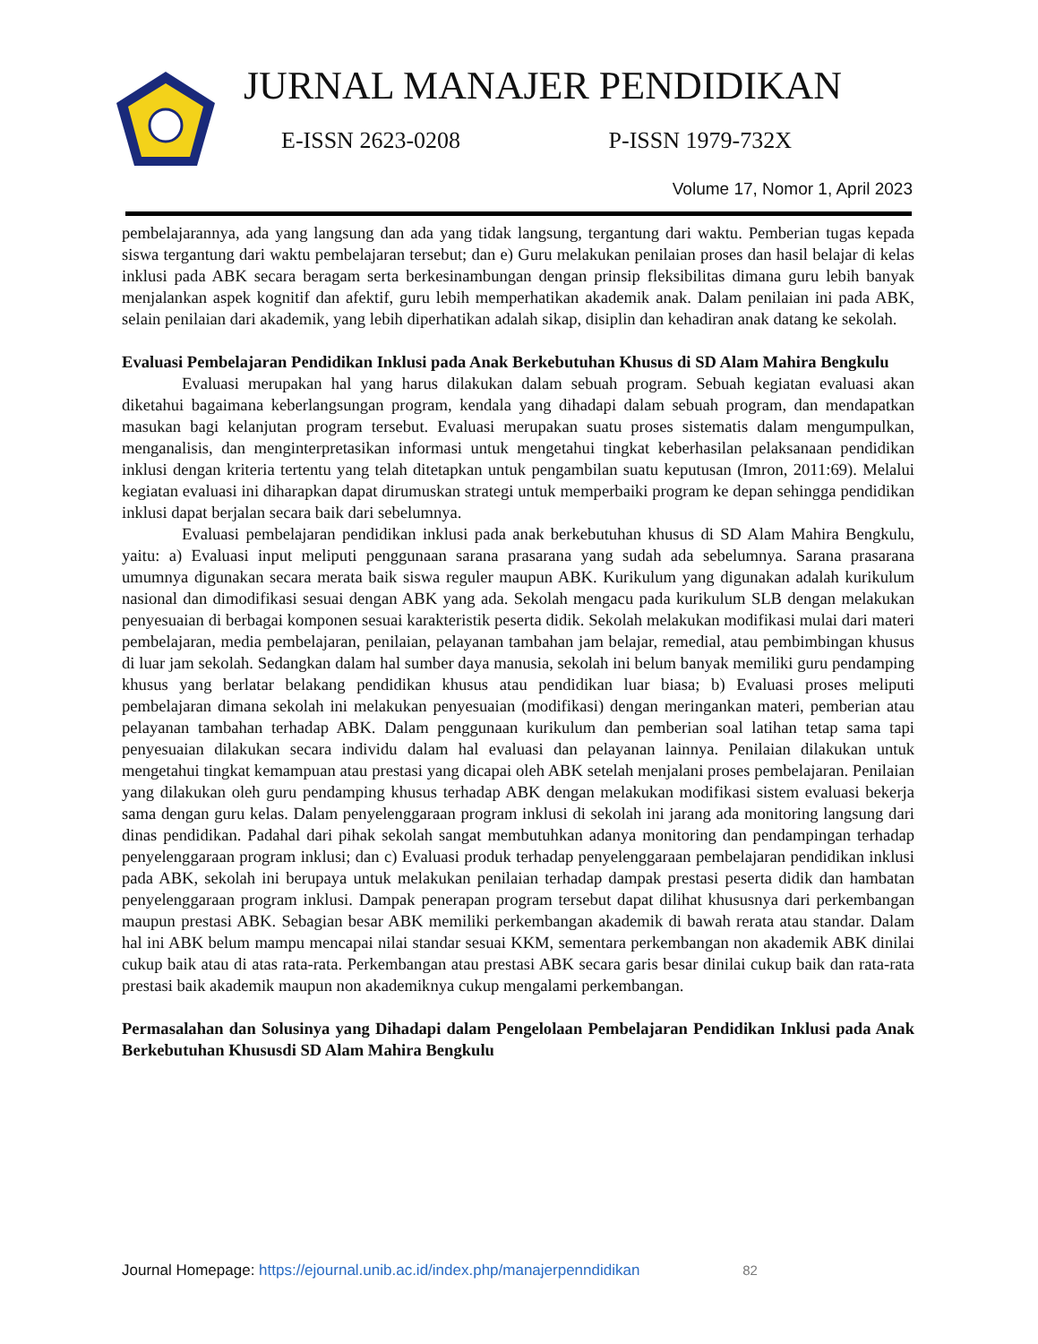JURNAL MANAJER PENDIDIKAN
E-ISSN 2623-0208 P-ISSN 1979-732X
Volume 17, Nomor 1, April 2023
pembelajarannya, ada yang langsung dan ada yang tidak langsung, tergantung dari waktu. Pemberian tugas kepada siswa tergantung dari waktu pembelajaran tersebut; dan e) Guru melakukan penilaian proses dan hasil belajar di kelas inklusi pada ABK secara beragam serta berkesinambungan dengan prinsip fleksibilitas dimana guru lebih banyak menjalankan aspek kognitif dan afektif, guru lebih memperhatikan akademik anak. Dalam penilaian ini pada ABK, selain penilaian dari akademik, yang lebih diperhatikan adalah sikap, disiplin dan kehadiran anak datang ke sekolah.
Evaluasi Pembelajaran Pendidikan Inklusi pada Anak Berkebutuhan Khusus di SD Alam Mahira Bengkulu
Evaluasi merupakan hal yang harus dilakukan dalam sebuah program. Sebuah kegiatan evaluasi akan diketahui bagaimana keberlangsungan program, kendala yang dihadapi dalam sebuah program, dan mendapatkan masukan bagi kelanjutan program tersebut. Evaluasi merupakan suatu proses sistematis dalam mengumpulkan, menganalisis, dan menginterpretasikan informasi untuk mengetahui tingkat keberhasilan pelaksanaan pendidikan inklusi dengan kriteria tertentu yang telah ditetapkan untuk pengambilan suatu keputusan (Imron, 2011:69). Melalui kegiatan evaluasi ini diharapkan dapat dirumuskan strategi untuk memperbaiki program ke depan sehingga pendidikan inklusi dapat berjalan secara baik dari sebelumnya.
Evaluasi pembelajaran pendidikan inklusi pada anak berkebutuhan khusus di SD Alam Mahira Bengkulu, yaitu: a) Evaluasi input meliputi penggunaan sarana prasarana yang sudah ada sebelumnya. Sarana prasarana umumnya digunakan secara merata baik siswa reguler maupun ABK. Kurikulum yang digunakan adalah kurikulum nasional dan dimodifikasi sesuai dengan ABK yang ada. Sekolah mengacu pada kurikulum SLB dengan melakukan penyesuaian di berbagai komponen sesuai karakteristik peserta didik. Sekolah melakukan modifikasi mulai dari materi pembelajaran, media pembelajaran, penilaian, pelayanan tambahan jam belajar, remedial, atau pembimbingan khusus di luar jam sekolah. Sedangkan dalam hal sumber daya manusia, sekolah ini belum banyak memiliki guru pendamping khusus yang berlatar belakang pendidikan khusus atau pendidikan luar biasa; b) Evaluasi proses meliputi pembelajaran dimana sekolah ini melakukan penyesuaian (modifikasi) dengan meringankan materi, pemberian atau pelayanan tambahan terhadap ABK. Dalam penggunaan kurikulum dan pemberian soal latihan tetap sama tapi penyesuaian dilakukan secara individu dalam hal evaluasi dan pelayanan lainnya. Penilaian dilakukan untuk mengetahui tingkat kemampuan atau prestasi yang dicapai oleh ABK setelah menjalani proses pembelajaran. Penilaian yang dilakukan oleh guru pendamping khusus terhadap ABK dengan melakukan modifikasi sistem evaluasi bekerja sama dengan guru kelas. Dalam penyelenggaraan program inklusi di sekolah ini jarang ada monitoring langsung dari dinas pendidikan. Padahal dari pihak sekolah sangat membutuhkan adanya monitoring dan pendampingan terhadap penyelenggaraan program inklusi; dan c) Evaluasi produk terhadap penyelenggaraan pembelajaran pendidikan inklusi pada ABK, sekolah ini berupaya untuk melakukan penilaian terhadap dampak prestasi peserta didik dan hambatan penyelenggaraan program inklusi. Dampak penerapan program tersebut dapat dilihat khususnya dari perkembangan maupun prestasi ABK. Sebagian besar ABK memiliki perkembangan akademik di bawah rerata atau standar. Dalam hal ini ABK belum mampu mencapai nilai standar sesuai KKM, sementara perkembangan non akademik ABK dinilai cukup baik atau di atas rata-rata. Perkembangan atau prestasi ABK secara garis besar dinilai cukup baik dan rata-rata prestasi baik akademik maupun non akademiknya cukup mengalami perkembangan.
Permasalahan dan Solusinya yang Dihadapi dalam Pengelolaan Pembelajaran Pendidikan Inklusi pada Anak Berkebutuhan Khususdi SD Alam Mahira Bengkulu
Journal Homepage: https://ejournal.unib.ac.id/index.php/manajerpenndidikan 82